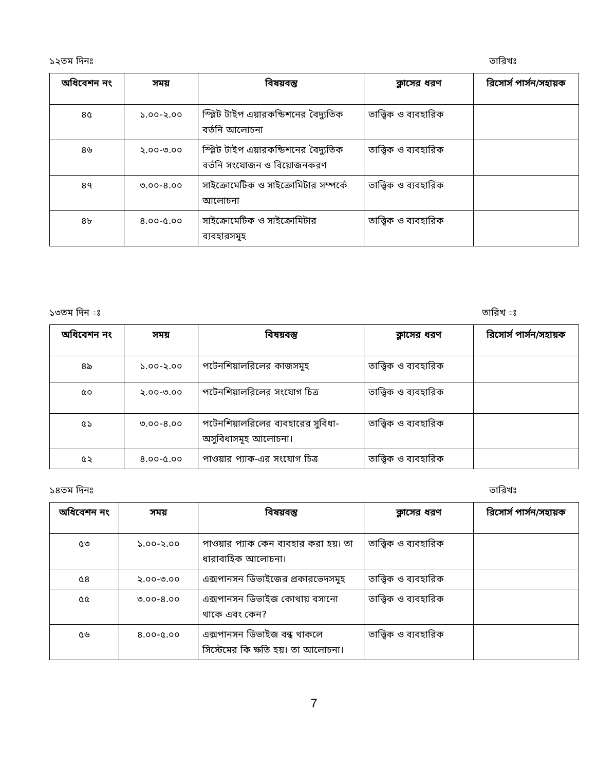১২তম দিনঃ তারিখঃ
| অধিবেশন নং | সময় | বিষয়বস্তু | ক্লাসের ধরণ | রিসোর্স পার্সন/সহায়ক |
| --- | --- | --- | --- | --- |
| ৪৫ | ১.০০-২.০০ | স্প্লিট টাইপ এয়ারকন্ডিশনের বৈদ্যুতিক বর্তনি আলোচনা | তাত্ত্বিক ও ব্যবহারিক | |
| ৪৬ | ২.০০-৩.০০ | স্প্লিট টাইপ এয়ারকন্ডিশনের বৈদ্যুতিক বর্তনি সংযোজন ও বিয়োজনকরণ | তাত্ত্বিক ও ব্যবহারিক | |
| ৪৭ | ৩.০০-৪.০০ | সাইক্রোমেটিক ও সাইক্রোমিটার সম্পর্কে আলোচনা | তাত্ত্বিক ও ব্যবহারিক | |
| ৪৮ | ৪.০০-৫.০০ | সাইক্রোমেটিক ও সাইক্রোমিটার ব্যবহারসমূহ | তাত্ত্বিক ও ব্যবহারিক | |
১৩তম দিন ঃ তারিখ ঃ
| অধিবেশন নং | সময় | বিষয়বস্তু | ক্লাসের ধরণ | রিসোর্স পার্সন/সহায়ক |
| --- | --- | --- | --- | --- |
| ৪৯ | ১.০০-২.০০ | পটেনশিয়ালরিলের কাজসমূহ | তাত্ত্বিক ও ব্যবহারিক | |
| ৫০ | ২.০০-৩.০০ | পটেনশিয়ালরিলের সংযোগ চিত্র | তাত্ত্বিক ও ব্যবহারিক | |
| ৫১ | ৩.০০-৪.০০ | পটেনশিয়ালরিলের ব্যবহারের সুবিধা-অসুবিধাসমূহ আলোচনা। | তাত্ত্বিক ও ব্যবহারিক | |
| ৫২ | ৪.০০-৫.০০ | পাওয়ার প্যাক-এর সংযোগ চিত্র | তাত্ত্বিক ও ব্যবহারিক | |
১৪তম দিনঃ তারিখঃ
| অধিবেশন নং | সময় | বিষয়বস্তু | ক্লাসের ধরণ | রিসোর্স পার্সন/সহায়ক |
| --- | --- | --- | --- | --- |
| ৫৩ | ১.০০-২.০০ | পাওয়ার প্যাক কেন ব্যবহার করা হয়। তা ধারাবাহিক আলোচনা। | তাত্ত্বিক ও ব্যবহারিক | |
| ৫৪ | ২.০০-৩.০০ | এক্সপানসন ডিভাইজের প্রকারভেদসমূহ | তাত্ত্বিক ও ব্যবহারিক | |
| ৫৫ | ৩.০০-৪.০০ | এক্সপানসন ডিভাইজ কোথায় বসানো থাকে এবং কেন? | তাত্ত্বিক ও ব্যবহারিক | |
| ৫৬ | ৪.০০-৫.০০ | এক্সপানসন ডিভাইজ বন্ধ থাকলে সিস্টেমের কি ক্ষতি হয়। তা আলোচনা। | তাত্ত্বিক ও ব্যবহারিক | |
7